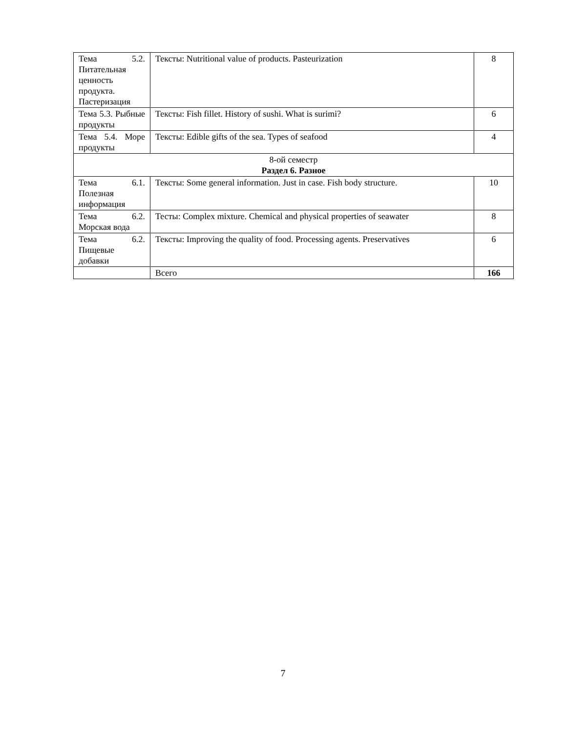| Тема 5.2. Питательная ценность продукта. Пастеризация | Тексты: Nutritional value of products. Pasteurization | 8 |
| Тема 5.3. Рыбные продукты | Тексты: Fish fillet. History of sushi. What is surimi? | 6 |
| Тема 5.4. Море продукты | Тексты: Edible gifts of the sea. Types of seafood | 4 |
| 8-ой семестр Раздел 6. Разное | | |
| Тема 6.1. Полезная информация | Тексты: Some general information. Just in case. Fish body structure. | 10 |
| Тема 6.2. Морская вода | Тесты: Complex mixture. Chemical and physical properties of seawater | 8 |
| Тема 6.2. Пищевые добавки | Тексты: Improving the quality of food. Processing agents. Preservatives | 6 |
| | Всего | 166 |
7